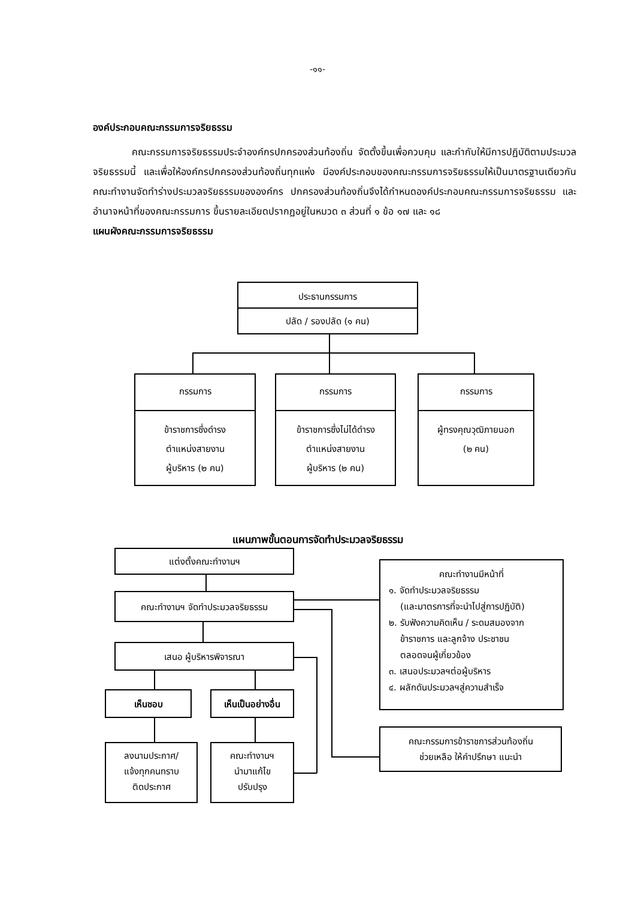-๑๑-
องค์ประกอบคณะกรรมการจริยธรรม
คณะกรรมการจริยธรรมประจำองค์กรปกครองส่วนท้องถิ่น จัดตั้งขึ้นเพื่อควบคุม และกำกับให้มีการปฏิบัติตามประมวลจริยธรรมนี้ และเพื่อให้องค์กรปกครองส่วนท้องถิ่นทุกแห่ง มีองค์ประกอบของคณะกรรมการจริยธรรมให้เป็นมาตรฐานเดียวกัน คณะทำงานจัดทำร่างประมวลจริยธรรมขององค์กร ปกครองส่วนท้องถิ่นจึงได้กำหนดองค์ประกอบคณะกรรมการจริยธรรม และอำนาจหน้าที่ของคณะกรรมการ ขึ้นรายละเอียดปรากฏอยู่ในหมวด ๓ ส่วนที่ ๑ ข้อ ๑๗ และ ๑๘
แผนผังคณะกรรมการจริยธรรม
ประธานกรรมการ
ปลัด / รองปลัด (๑ คน)
กรรมการ
ข้าราชการซึ่งดำรง
ตำแหน่งสายงาน
ผู้บริหาร (๒ คน)
กรรมการ
ข้าราชการซึ่งไม่ได้ดำรง
ตำแหน่งสายงาน
ผู้บริหาร (๒ คน)
กรรมการ
ผู้ทรงคุณวุฒิภายนอก
(๒ คน)
แผนภาพขั้นตอนการจัดทำประมวลจริยธรรม
แต่งตั้งคณะทำงานฯ
คณะทำงานฯ จัดทำประมวลจริยธรรม
เสนอ ผู้บริหารพิจารณา
เห็นชอบ
เห็นเป็นอย่างอื่น
ลงนามประกาศ/
แจ้งทุกคนทราบ
ติดประกาศ
คณะทำงานฯ
นำมาแก้ไข
ปรับปรุง
คณะทำงานมีหน้าที่
๑. จัดทำประมวลจริยธรรม
(และมาตรการที่จะนำไปสู่การปฏิบัติ)
๒. รับฟังความคิดเห็น / ระดมสมองจาก
ข้าราชการ และลูกจ้าง ประชาชน
ตลอดจนผู้เกี่ยวข้อง
๓. เสนอประมวลฯต่อผู้บริหาร
๔. ผลักดันประมวลฯสู่ความสำเร็จ
คณะกรรมการข้าราชการส่วนท้องถิ่น
ช่วยเหลือ ให้คำปรึกษา แนะนำ